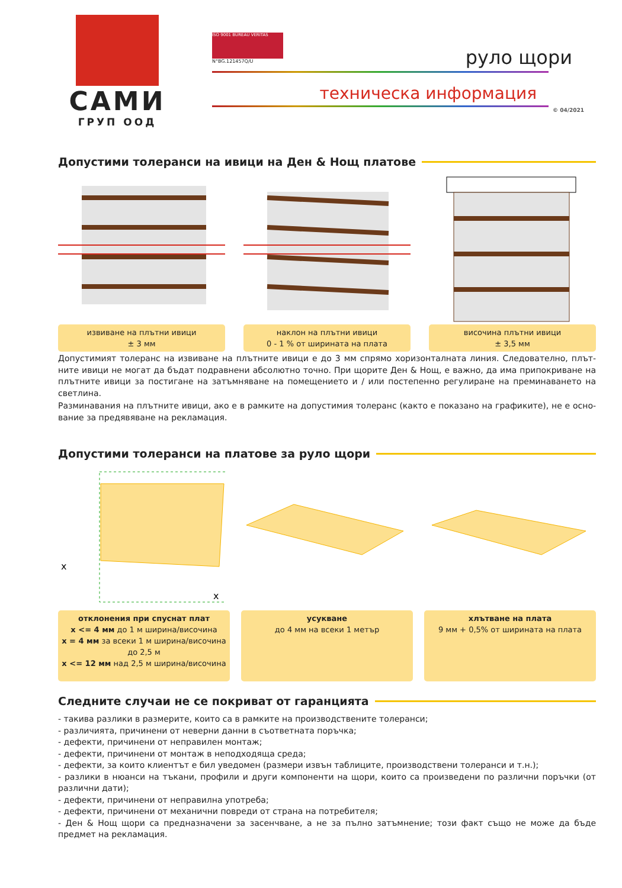САМИ
ГРУП ООД
ISO 9001 BUREAU VERITAS
N°BG.121457Q/U
руло щори
техническа информация
© 04/2021
Допустими толеранси на ивици на Ден & Нощ платове
извиване на плътни ивици
± 3 мм
наклон на плътни ивици
0 - 1 % от ширината на плата
височина плътни ивици
± 3,5 мм
Допустимият толеранс на извиване на плътните ивици е до 3 мм спрямо хоризонталната линия. Следователно, плът-ните ивици не могат да бъдат подравнени абсолютно точно. При щорите Ден & Нощ, е важно, да има припокриване на плътните ивици за постигане на затъмняване на помещението и / или постепенно регулиране на преминаването на светлина.
Разминавания на плътните ивици, ако е в рамките на допустимия толеранс (както е показано на графиките), не е осно-вание за предявяване на рекламация.
Допустими толеранси на платове за руло щори
x
x
отклонения при спуснат плат
x <= 4 мм до 1 м ширина/височина
x = 4 мм за всеки 1 м ширина/височина до 2,5 м
x <= 12 мм над 2,5 м ширина/височина
усукване
до 4 мм на всеки 1 метър
хлътване на плата
9 мм + 0,5% от ширината на плата
Следните случаи не се покриват от гаранцията
- такива разлики в размерите, които са в рамките на производствените толеранси;
- различията, причинени от неверни данни в съответната поръчка;
- дефекти, причинени от неправилен монтаж;
- дефекти, причинени от монтаж в неподходяща среда;
- дефекти, за които клиентът е бил уведомен (размери извън таблиците, производствени толеранси и т.н.);
- разлики в нюанси на тъкани, профили и други компоненти на щори, които са произведени по различни поръчки (от различни дати);
- дефекти, причинени от неправилна употреба;
- дефекти, причинени от механични повреди от страна на потребителя;
- Ден & Нощ щори са предназначени за засенчване, а не за пълно затъмнение; този факт също не може да бъде предмет на рекламация.